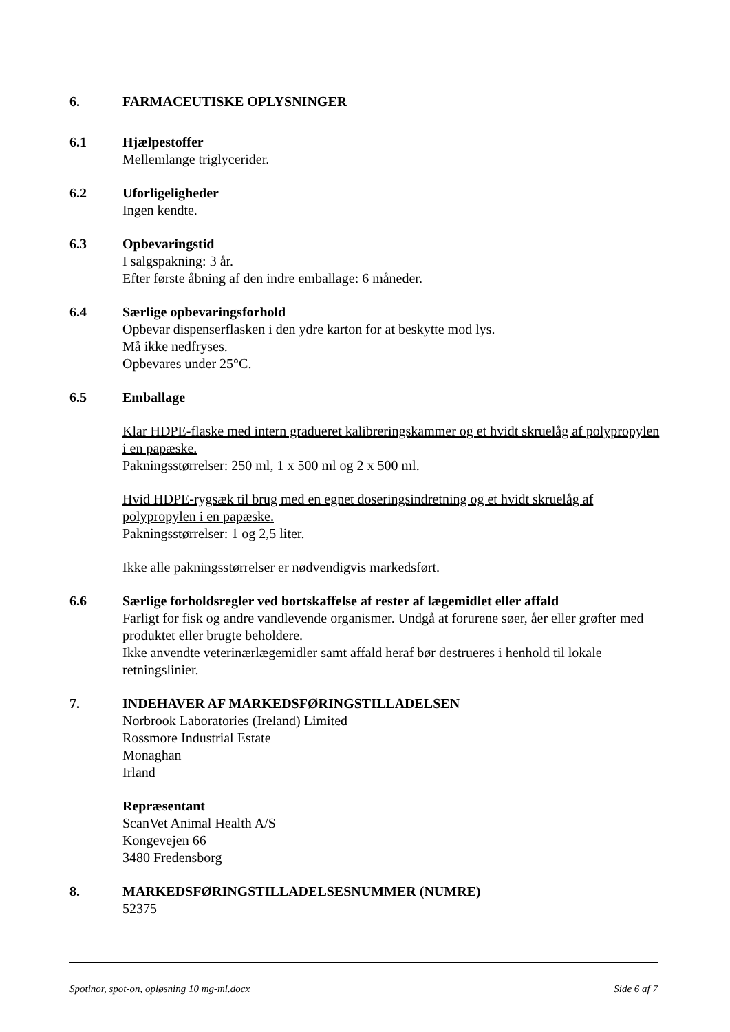6. FARMACEUTISKE OPLYSNINGER
6.1 Hjælpestoffer
Mellemlange triglycerider.
6.2 Uforligeligheder
Ingen kendte.
6.3 Opbevaringstid
I salgspakning: 3 år.
Efter første åbning af den indre emballage: 6 måneder.
6.4 Særlige opbevaringsforhold
Opbevar dispenserflasken i den ydre karton for at beskytte mod lys.
Må ikke nedfryses.
Opbevares under 25°C.
6.5 Emballage
Klar HDPE-flaske med intern gradueret kalibreringskammer og et hvidt skruelåg af polypropylen i en papæske.
Pakningsstørrelser: 250 ml, 1 x 500 ml og 2 x 500 ml.
Hvid HDPE-rygsæk til brug med en egnet doseringsindretning og et hvidt skruelåg af polypropylen i en papæske.
Pakningsstørrelser: 1 og 2,5 liter.
Ikke alle pakningsstørrelser er nødvendigvis markedsført.
6.6 Særlige forholdsregler ved bortskaffelse af rester af lægemidlet eller affald
Farligt for fisk og andre vandlevende organismer. Undgå at forurene søer, åer eller grøfter med produktet eller brugte beholdere.
Ikke anvendte veterinærlægemidler samt affald heraf bør destrueres i henhold til lokale retningslinier.
7. INDEHAVER AF MARKEDSFØRINGSTILLADELSEN
Norbrook Laboratories (Ireland) Limited
Rossmore Industrial Estate
Monaghan
Irland
Repræsentant
ScanVet Animal Health A/S
Kongevejen 66
3480 Fredensborg
8. MARKEDSFØRINGSTILLADELSESNUMMER (NUMRE)
52375
Spotinor, spot-on, opløsning 10 mg-ml.docx Side 6 af 7